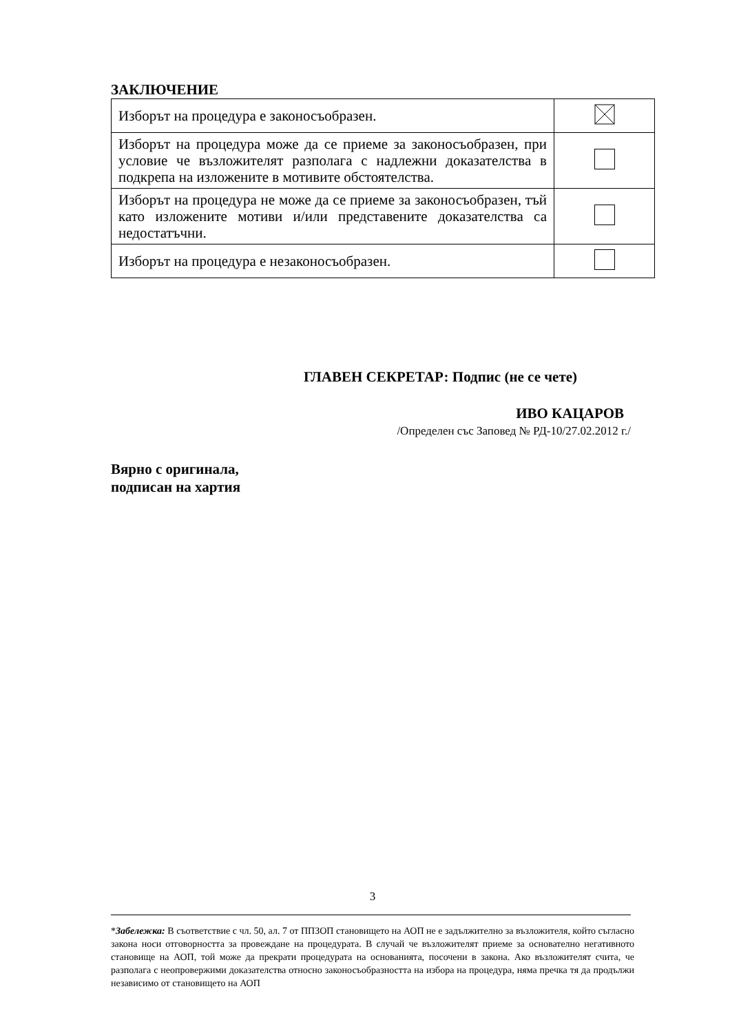ЗАКЛЮЧЕНИЕ
| Изборът на процедура е законосъобразен. | |
| Изборът на процедура може да се приеме за законосъобразен, при условие че възложителят разполага с надлежни доказателства в подкрепа на изложените в мотивите обстоятелства. | |
| Изборът на процедура не може да се приеме за законосъобразен, тъй като изложените мотиви и/или представените доказателства са недостатъчни. | |
| Изборът на процедура е незаконосъобразен. | |
ГЛАВЕН СЕКРЕТАР: Подпис (не се чете)
ИВО КАЦАРОВ
/Определен със Заповед № РД-10/27.02.2012 г./
Вярно с оригинала,
подписан на хартия
3
*Забележка: В съответствие с чл. 50, ал. 7 от ППЗОП становището на АОП не е задължително за възложителя, който съгласно закона носи отговорността за провеждане на процедурата. В случай че възложителят приеме за основателно негативното становище на АОП, той може да прекрати процедурата на основанията, посочени в закона. Ако възложителят счита, че разполага с неопровержими доказателства относно законосъобразността на избора на процедура, няма пречка тя да продължи независимо от становището на АОП